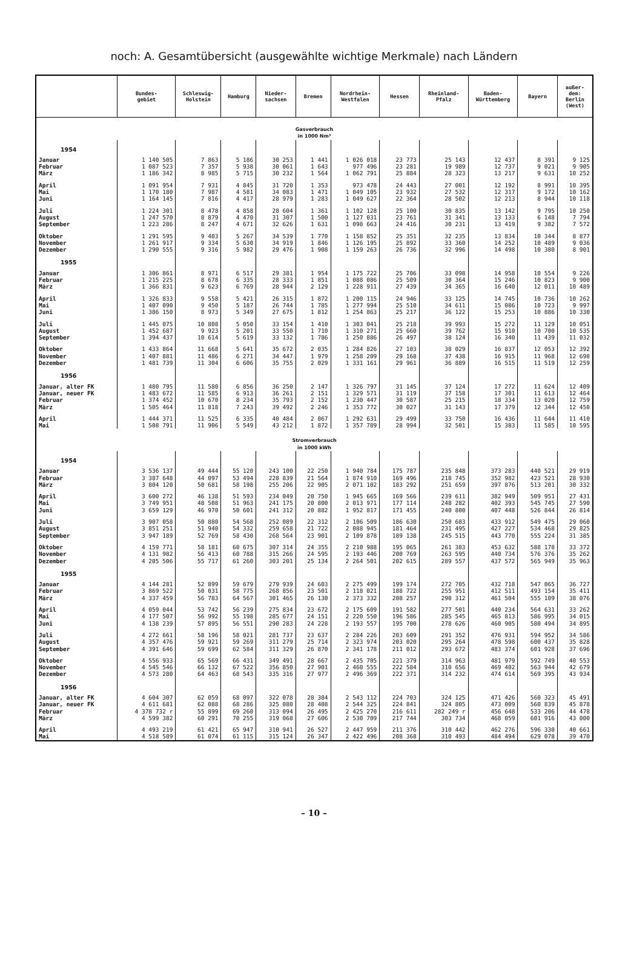noch: A. Gesamtübersicht (ausgewählte wichtige Merkmale) nach Ländern
| | Bundes- gebiet | Schleswig- Holstein | Hamburg | Nieder- sachsen | Bremen | Nordrhein- Westfalen | Hessen | Rheinland- Pfalz | Baden- Württemberg | Bayern | außer- dem: Berlin (West) |
| --- | --- | --- | --- | --- | --- | --- | --- | --- | --- | --- | --- |
| Gasverbrauch in 1000 Nm³ | | | | | | | | | | | |
| 1954 | | | | | | | | | | | |
| Januar | 1 140 505 | 7 863 | 5 186 | 30 253 | 1 441 | 1 026 018 | 23 773 | 25 143 | 12 437 | 8 391 | 9 125 |
| Februar | 1 087 523 | 7 357 | 5 938 | 30 061 | 1 643 | 977 496 | 23 281 | 19 989 | 12 737 | 9 021 | 9 905 |
| März | 1 186 342 | 8 985 | 5 715 | 30 232 | 1 564 | 1 062 791 | 25 884 | 28 323 | 13 217 | 9 631 | 10 252 |
| April | 1 091 954 | 7 931 | 4 845 | 31 720 | 1 353 | 973 478 | 24 443 | 27 001 | 12 192 | 8 991 | 10 395 |
| Mai | 1 170 180 | 7 987 | 4 581 | 34 083 | 1 471 | 1 049 105 | 23 932 | 27 532 | 12 317 | 9 172 | 10 162 |
| Juni | 1 164 145 | 7 816 | 4 417 | 28 979 | 1 283 | 1 049 627 | 22 364 | 28 502 | 12 213 | 8 944 | 10 118 |
| Juli | 1 224 301 | 8 478 | 4 858 | 28 604 | 1 361 | 1 102 128 | 25 100 | 30 835 | 13 142 | 9 795 | 10 250 |
| August | 1 247 570 | 8 879 | 4 470 | 31 307 | 1 500 | 1 127 031 | 23 761 | 31 341 | 13 133 | 6 148 | 7 794 |
| September | 1 223 286 | 8 247 | 4 671 | 32 626 | 1 631 | 1 098 663 | 24 416 | 30 231 | 13 419 | 9 382 | 7 572 |
| Oktober | 1 291 595 | 9 403 | 5 267 | 34 539 | 1 770 | 1 158 852 | 25 351 | 32 235 | 13 834 | 10 344 | 8 877 |
| November | 1 261 917 | 9 334 | 5 630 | 34 919 | 1 846 | 1 126 195 | 25 892 | 33 360 | 14 252 | 10 489 | 9 036 |
| Dezember | 1 290 555 | 9 316 | 5 982 | 29 476 | 1 908 | 1 159 263 | 26 736 | 32 996 | 14 498 | 10 380 | 8 901 |
| 1955 | | | | | | | | | | | |
| Januar | 1 306 861 | 8 971 | 6 517 | 29 381 | 1 954 | 1 175 722 | 25 706 | 33 098 | 14 958 | 10 554 | 9 226 |
| Februar | 1 215 225 | 8 678 | 6 335 | 28 333 | 1 851 | 1 088 086 | 25 509 | 30 364 | 15 246 | 10 823 | 9 900 |
| März | 1 366 831 | 9 623 | 6 769 | 28 944 | 2 129 | 1 228 911 | 27 439 | 34 365 | 16 640 | 12 011 | 10 489 |
| April | 1 326 833 | 9 558 | 5 421 | 26 315 | 1 872 | 1 200 115 | 24 946 | 33 125 | 14 745 | 10 736 | 10 262 |
| Mai | 1 407 090 | 9 450 | 5 187 | 26 744 | 1 785 | 1 277 994 | 25 510 | 34 611 | 15 086 | 10 723 | 9 997 |
| Juni | 1 386 150 | 8 973 | 5 349 | 27 675 | 1 812 | 1 254 863 | 25 217 | 36 122 | 15 253 | 10 886 | 10 330 |
| Juli | 1 445 075 | 10 808 | 5 050 | 33 154 | 1 410 | 1 303 041 | 25 218 | 39 993 | 15 272 | 11 129 | 10 051 |
| August | 1 452 687 | 9 923 | 5 201 | 33 550 | 1 710 | 1 310 271 | 25 660 | 39 762 | 15 910 | 10 700 | 10 535 |
| September | 1 394 437 | 10 614 | 5 619 | 33 132 | 1 786 | 1 250 886 | 26 497 | 38 124 | 16 340 | 11 439 | 11 032 |
| Oktober | 1 433 864 | 11 668 | 5 641 | 35 672 | 2 035 | 1 284 826 | 27 103 | 38 029 | 16 837 | 12 053 | 12 392 |
| November | 1 407 881 | 11 486 | 6 271 | 34 447 | 1 979 | 1 258 209 | 29 168 | 37 438 | 16 915 | 11 968 | 12 698 |
| Dezember | 1 481 739 | 11 304 | 6 606 | 35 755 | 2 029 | 1 331 161 | 29 961 | 36 889 | 16 515 | 11 519 | 12 259 |
| 1956 | | | | | | | | | | | |
| Januar, alter FK | 1 480 795 | 11 580 | 6 856 | 36 250 | 2 147 | 1 326 797 | 31 145 | 37 124 | 17 272 | 11 624 | 12 409 |
| Januar, neuer FK | 1 483 672 | 11 585 | 6 913 | 36 261 | 2 151 | 1 329 571 | 31 119 | 37 158 | 17 301 | 11 613 | 12 464 |
| Februar | 1 374 452 | 10 670 | 8 234 | 35 793 | 2 152 | 1 230 447 | 30 587 | 25 215 | 18 334 | 13 020 | 12 759 |
| März | 1 505 464 | 11 818 | 7 243 | 39 492 | 2 246 | 1 353 772 | 30 027 | 31 143 | 17 379 | 12 344 | 12 450 |
| April | 1 444 371 | 11 525 | 6 335 | 40 484 | 2 067 | 1 292 631 | 29 499 | 33 750 | 16 436 | 11 644 | 11 410 |
| Mai | 1 508 791 | 11 906 | 5 549 | 43 212 | 1 872 | 1 357 789 | 28 994 | 32 501 | 15 383 | 11 585 | 10 595 |
| Stromverbrauch in 1000 kWh | | | | | | | | | | | |
| 1954 | | | | | | | | | | | |
| Januar | 3 536 137 | 49 444 | 55 120 | 243 100 | 22 250 | 1 940 784 | 175 787 | 235 848 | 373 283 | 440 521 | 29 919 |
| Februar | 3 387 648 | 44 097 | 53 494 | 228 839 | 21 564 | 1 874 910 | 169 496 | 218 745 | 352 982 | 423 521 | 28 930 |
| März | 3 804 120 | 50 681 | 58 198 | 255 206 | 22 905 | 2 071 102 | 183 292 | 251 659 | 397 876 | 513 201 | 30 332 |
| April | 3 600 272 | 46 138 | 51 593 | 234 049 | 20 750 | 1 945 665 | 169 566 | 239 611 | 382 949 | 509 951 | 27 431 |
| Mai | 3 749 951 | 48 508 | 51 963 | 241 175 | 20 800 | 2 013 971 | 177 114 | 248 282 | 402 393 | 545 745 | 27 590 |
| Juni | 3 659 129 | 46 970 | 50 601 | 241 312 | 20 882 | 1 952 817 | 171 455 | 240 800 | 407 448 | 526 844 | 26 814 |
| Juli | 3 907 058 | 50 880 | 54 568 | 252 089 | 22 312 | 2 106 509 | 186 630 | 250 683 | 433 912 | 549 475 | 29 060 |
| August | 3 851 251 | 51 940 | 54 332 | 259 658 | 21 722 | 2 088 945 | 181 464 | 231 495 | 427 227 | 534 468 | 29 825 |
| September | 3 947 189 | 52 769 | 58 430 | 268 564 | 23 901 | 2 109 878 | 189 138 | 245 515 | 443 770 | 555 224 | 31 385 |
| Oktober | 4 159 771 | 58 181 | 60 675 | 307 314 | 24 355 | 2 210 988 | 195 065 | 261 383 | 453 632 | 588 178 | 33 372 |
| November | 4 131 982 | 56 413 | 60 788 | 315 266 | 24 595 | 2 193 446 | 200 769 | 263 595 | 440 734 | 576 376 | 35 262 |
| Dezember | 4 205 506 | 55 717 | 61 260 | 303 201 | 25 134 | 2 264 501 | 202 615 | 289 557 | 437 572 | 565 949 | 35 963 |
| 1955 | | | | | | | | | | | |
| Januar | 4 144 281 | 52 899 | 59 679 | 279 939 | 24 603 | 2 275 499 | 199 174 | 272 705 | 432 718 | 547 065 | 36 727 |
| Februar | 3 869 522 | 50 031 | 58 775 | 268 856 | 23 501 | 2 118 021 | 188 722 | 255 951 | 412 511 | 493 154 | 35 411 |
| März | 4 337 459 | 56 783 | 64 567 | 301 465 | 26 130 | 2 373 332 | 208 257 | 290 312 | 461 504 | 555 109 | 38 076 |
| April | 4 059 044 | 53 742 | 56 239 | 275 834 | 23 672 | 2 175 609 | 191 582 | 277 501 | 440 234 | 564 631 | 33 262 |
| Mai | 4 177 507 | 56 992 | 55 198 | 285 677 | 24 151 | 2 220 550 | 196 586 | 285 545 | 465 813 | 586 995 | 34 015 |
| Juni | 4 138 239 | 57 895 | 56 551 | 290 283 | 24 228 | 2 193 557 | 195 700 | 278 626 | 460 905 | 580 494 | 34 895 |
| Juli | 4 272 661 | 58 196 | 58 021 | 281 737 | 23 637 | 2 284 226 | 203 609 | 291 352 | 476 931 | 594 952 | 34 586 |
| August | 4 357 476 | 59 921 | 59 269 | 311 279 | 25 714 | 2 323 974 | 203 020 | 295 264 | 478 598 | 600 437 | 35 828 |
| September | 4 391 646 | 59 699 | 62 584 | 311 329 | 26 870 | 2 341 178 | 211 012 | 293 672 | 483 374 | 601 928 | 37 696 |
| Oktober | 4 556 933 | 65 569 | 66 431 | 349 491 | 28 667 | 2 435 705 | 221 379 | 314 963 | 481 979 | 592 749 | 40 553 |
| November | 4 545 546 | 66 132 | 67 522 | 356 850 | 27 901 | 2 460 555 | 222 584 | 310 656 | 469 402 | 563 944 | 42 679 |
| Dezember | 4 573 280 | 64 463 | 68 543 | 335 316 | 27 977 | 2 496 369 | 222 371 | 314 232 | 474 614 | 569 395 | 43 934 |
| 1956 | | | | | | | | | | | |
| Januar, alter FK | 4 604 307 | 62 059 | 68 097 | 322 078 | 28 384 | 2 543 112 | 224 703 | 324 125 | 471 426 | 560 323 | 45 491 |
| Januar, neuer FK | 4 611 681 | 62 088 | 68 286 | 325 080 | 28 408 | 2 544 325 | 224 841 | 324 805 | 473 009 | 560 839 | 45 878 |
| Februar | 4 378 732 r | 55 899 | 69 260 | 313 094 | 26 495 | 2 425 270 | 216 611 | 282 249 r | 456 648 | 533 206 | 44 478 |
| März | 4 599 382 | 60 291 | 70 255 | 319 068 | 27 606 | 2 530 709 | 217 744 | 303 734 | 468 059 | 601 916 | 43 000 |
| April | 4 493 219 | 61 421 | 65 947 | 310 941 | 26 527 | 2 447 959 | 211 376 | 310 442 | 462 276 | 596 330 | 40 661 |
| Mai | 4 518 589 | 61 074 | 61 115 | 315 124 | 26 347 | 2 422 496 | 208 368 | 310 493 | 484 494 | 629 078 | 39 470 |
– 10 –